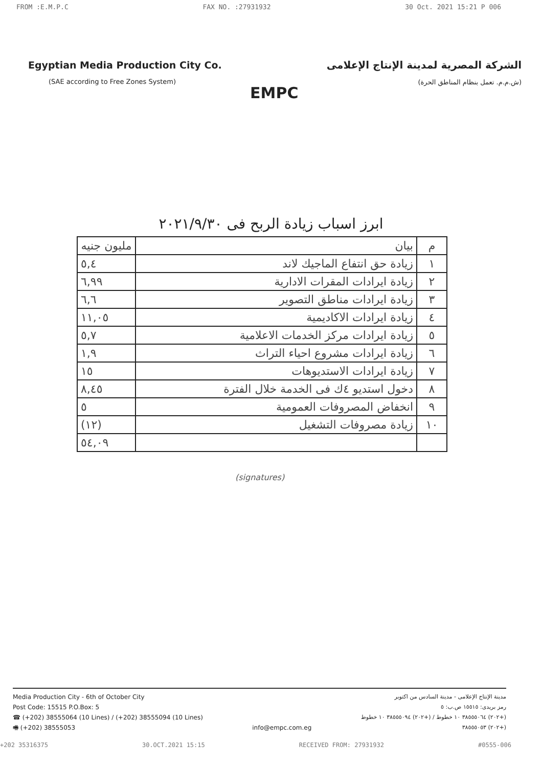FROM :E.M.P.C FAX NO. :27931932 30 Oct. 2021 15:21 P 006
Egyptian Media Production City Co.
(SAE according to Free Zones System)
EMPC
الشركة المصرية لمدينة الإنتاج الإعلامى
(ش.م.م. تعمل بنظام المناطق الحرة)
ابرز اسباب زيادة الربح فى ٢٠٢١/٩/٣٠
| م | بيان | مليون جنيه |
| --- | --- | --- |
| ١ | زيادة حق انتفاع الماجيك لاند | ٥,٤ |
| ٢ | زيادة ايرادات المقرات الادارية | ٦,٩٩ |
| ٣ | زيادة ايرادات مناطق التصوير | ٦,٦ |
| ٤ | زيادة ايرادات الاكاديمية | ١١,٠٥ |
| ٥ | زيادة ايرادات مركز الخدمات الاعلامية | ٥,٧ |
| ٦ | زيادة ايرادات مشروع احياء التراث | ١,٩ |
| ٧ | زيادة ايرادات الاستديوهات | ١٥ |
| ٨ | دخول استديو ٤ك فى الخدمة خلال الفترة | ٨,٤٥ |
| ٩ | انخفاض المصروفات العمومية | ٥ |
| ١٠ | زيادة مصروفات التشغيل | (١٢) |
| | | ٥٤,٠٩ |
(signatures)
Media Production City - 6th of October City
Post Code: 15515 P.O.Box: 5
☎ (+202) 38555064 (10 Lines) / (+202) 38555094 (10 Lines)
🖷 (+202) 38555053
info@empc.com.eg مدينة الإنتاج الإعلامى - مدينة السادس من اكتوبر
رمز بريدى: ١٥٥١٥ ص.ب: ٥
(+٢٠٢) ٣٨٥٥٥٠٦٤ ١٠ خطوط / (+٢٠٢) ٣٨٥٥٥٠٩٤ ١٠ خطوط
(+٢٠٢) ٣٨٥٥٥٠٥٣
+202 35316375 30.OCT.2021 15:15 RECEIVED FROM: 27931932 #0555-006